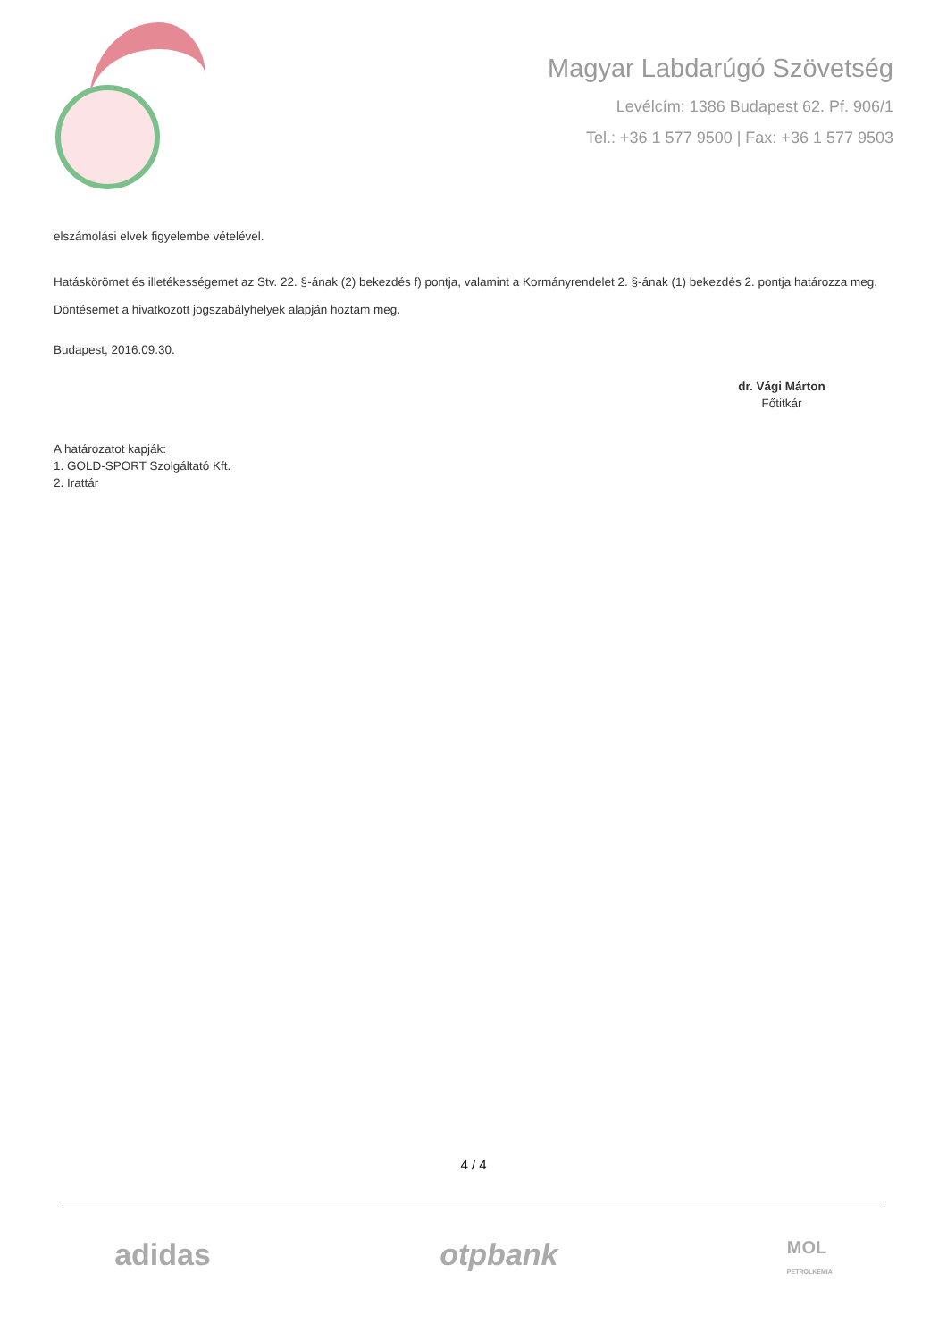Magyar Labdarúgó Szövetség
Levélcím: 1386 Budapest 62. Pf. 906/1
Tel.: +36 1 577 9500 | Fax: +36 1 577 9503
elszámolási elvek figyelembe vételével.
Hatáskörömet és illetékességemet az Stv. 22. §-ának (2) bekezdés f) pontja, valamint a Kormányrendelet 2. §-ának (1) bekezdés 2. pontja határozza meg.
Döntésemet a hivatkozott jogszabályhelyek alapján hoztam meg.
Budapest, 2016.09.30.
dr. Vági Márton
Főtitkár
A határozatot kapják:
1. GOLD-SPORT Szolgáltató Kft.
2. Irattár
4 / 4
adidas otpbank MOL
PETROLKÉMIA